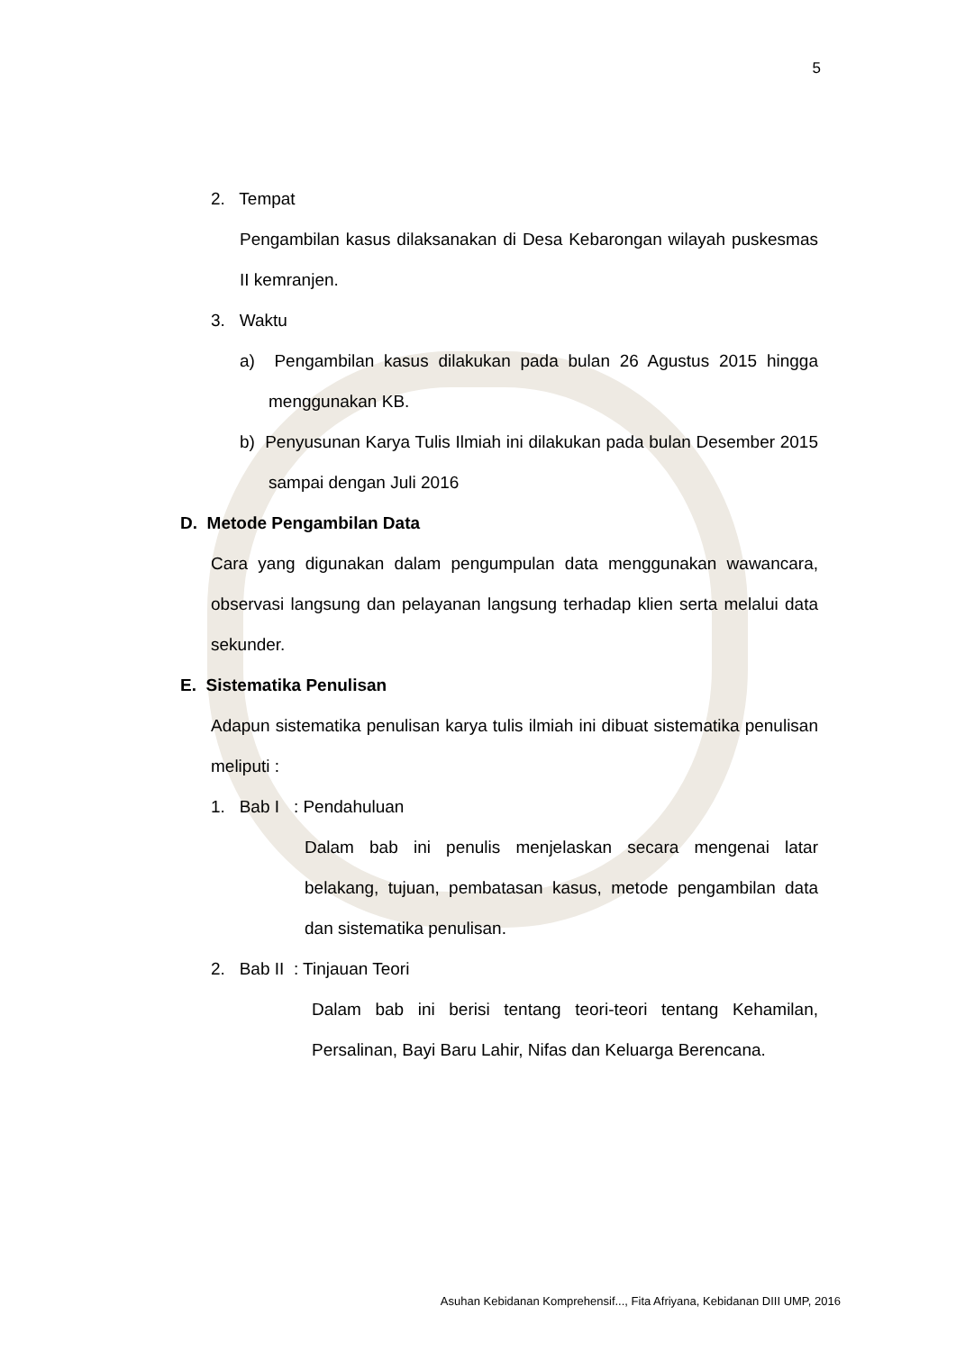5
2. Tempat
Pengambilan kasus dilaksanakan di Desa Kebarongan wilayah puskesmas II kemranjen.
3. Waktu
a) Pengambilan kasus dilakukan pada bulan 26 Agustus 2015 hingga menggunakan KB.
b) Penyusunan Karya Tulis Ilmiah ini dilakukan pada bulan Desember 2015 sampai dengan Juli 2016
D. Metode Pengambilan Data
Cara yang digunakan dalam pengumpulan data menggunakan wawancara, observasi langsung dan pelayanan langsung terhadap klien serta melalui data sekunder.
E. Sistematika Penulisan
Adapun sistematika penulisan karya tulis ilmiah ini dibuat sistematika penulisan meliputi :
1. Bab I : Pendahuluan
Dalam bab ini penulis menjelaskan secara mengenai latar belakang, tujuan, pembatasan kasus, metode pengambilan data dan sistematika penulisan.
2. Bab II : Tinjauan Teori
Dalam bab ini berisi tentang teori-teori tentang Kehamilan, Persalinan, Bayi Baru Lahir, Nifas dan Keluarga Berencana.
Asuhan Kebidanan Komprehensif..., Fita Afriyana, Kebidanan DIII UMP, 2016